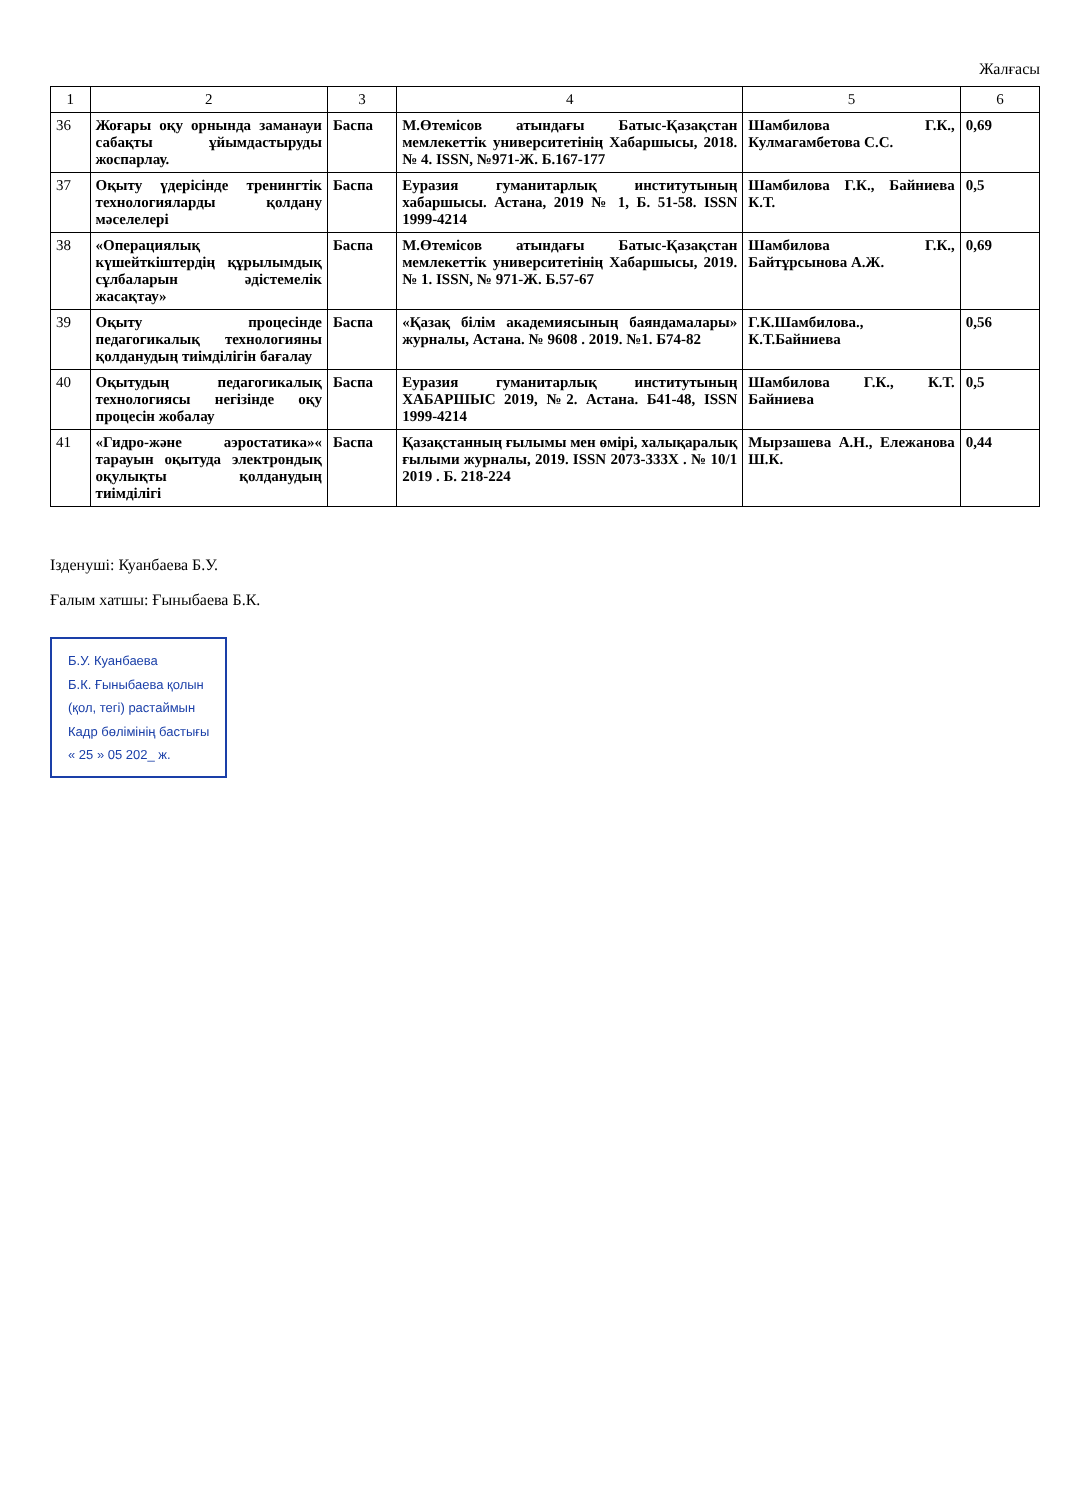Жалғасы
| 1 | 2 | 3 | 4 | 5 | 6 |
| --- | --- | --- | --- | --- | --- |
| 36 | Жоғары оқу орнында заманауи сабақты ұйымдастыруды жоспарлау. | Баспа | М.Өтемісов атындағы Батыс-Қазақстан мемлекеттік университетінің Хабаршысы, 2018. № 4. ISSN, №971-Ж. Б.167-177 | Шамбилова Г.К., Кулмагамбетова С.С. | 0,69 |
| 37 | Оқыту үдерісінде тренингтік технологияларды қолдану мәселелері | Баспа | Еуразия гуманитарлық институтының хабаршысы. Астана, 2019 № 1, Б. 51-58. ISSN 1999-4214 | Шамбилова Г.К., Байниева К.Т. | 0,5 |
| 38 | «Операциялық күшейткіштердің құрылымдық сұлбаларын әдістемелік жасақтау» | Баспа | М.Өтемісов атындағы Батыс-Қазақстан мемлекеттік университетінің Хабаршысы, 2019. № 1. ISSN, № 971-Ж. Б.57-67 | Шамбилова Г.К., Байтұрсынова А.Ж. | 0,69 |
| 39 | Оқыту процесінде педагогикалық технологияны қолданудың тиімділігін бағалау | Баспа | «Қазақ білім академиясының баяндамалары» журналы, Астана. № 9608 . 2019. №1. Б74-82 | Г.К.Шамбилова., К.Т.Байниева | 0,56 |
| 40 | Оқытудың педагогикалық технологиясы негізінде оқу процесін жобалау | Баспа | Еуразия гуманитарлық институтының ХАБАРШЫС 2019, №2. Астана. Б41-48, ISSN 1999-4214 | Шамбилова Г.К., К.Т. Байниева | 0,5 |
| 41 | «Гидро-және аэростатика»« тарауын оқытуда электрондық оқулықты қолданудың тиімділігі | Баспа | Қазақстанның ғылымы мен өмірі, халықаралық ғылыми журналы, 2019. ISSN 2073-333Х . № 10/1 2019 . Б. 218-224 | Мырзашева А.Н., Ележанова Ш.К. | 0,44 |
Ізденуші: Куанбаева Б.У.
Ғалым хатшы: Ғыныбаева Б.К.
Б.У. Куанбаева
Б.К. Ғыныбаева қолын
(қол, тегі) растаймын
Кадр бөлімінің бастығы
« 25 » 05 202_ ж.